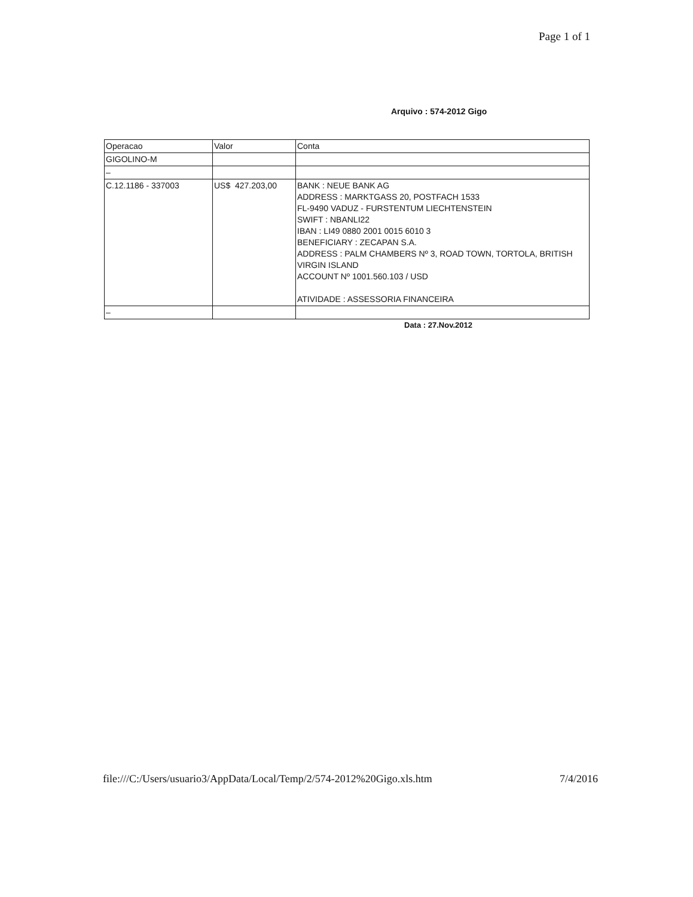Page 1 of 1
Arquivo : 574-2012 Gigo
| Operacao | Valor | Conta |
| GIGOLINO-M | | |
| – | | |
| C.12.1186 - 337003 | US$ 427.203,00 | BANK : NEUE BANK AG ADDRESS : MARKTGASS 20, POSTFACH 1533 FL-9490 VADUZ - FURSTENTUM LIECHTENSTEIN SWIFT : NBANLI22 IBAN : LI49 0880 2001 0015 6010 3 BENEFICIARY : ZECAPAN S.A. ADDRESS : PALM CHAMBERS Nº 3, ROAD TOWN, TORTOLA, BRITISH VIRGIN ISLAND ACCOUNT Nº 1001.560.103 / USD ATIVIDADE : ASSESSORIA FINANCEIRA |
| – | | |
Data : 27.Nov.2012
file:///C:/Users/usuario3/AppData/Local/Temp/2/574-2012%20Gigo.xls.htm 7/4/2016